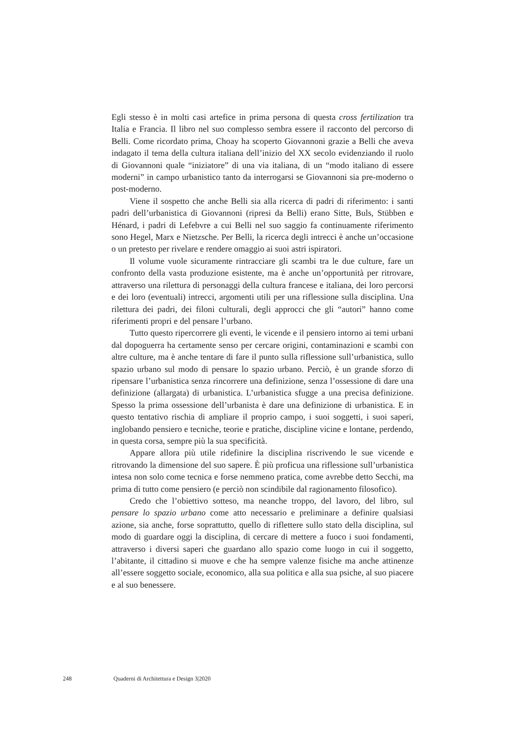Egli stesso è in molti casi artefice in prima persona di questa cross fertilization tra Italia e Francia. Il libro nel suo complesso sembra essere il racconto del percorso di Belli. Come ricordato prima, Choay ha scoperto Giovannoni grazie a Belli che aveva indagato il tema della cultura italiana dell’inizio del XX secolo evidenziando il ruolo di Giovannoni quale “iniziatore” di una via italiana, di un “modo italiano di essere moderni” in campo urbanistico tanto da interrogarsi se Giovannoni sia pre-moderno o post-moderno.
Viene il sospetto che anche Belli sia alla ricerca di padri di riferimento: i santi padri dell’urbanistica di Giovannoni (ripresi da Belli) erano Sitte, Buls, Stübben e Hénard, i padri di Lefebvre a cui Belli nel suo saggio fa continuamente riferimento sono Hegel, Marx e Nietzsche. Per Belli, la ricerca degli intrecci è anche un’occasione o un pretesto per rivelare e rendere omaggio ai suoi astri ispiratori.
Il volume vuole sicuramente rintracciare gli scambi tra le due culture, fare un confronto della vasta produzione esistente, ma è anche un’opportunità per ritrovare, attraverso una rilettura di personaggi della cultura francese e italiana, dei loro percorsi e dei loro (eventuali) intrecci, argomenti utili per una riflessione sulla disciplina. Una rilettura dei padri, dei filoni culturali, degli approcci che gli “autori” hanno come riferimenti propri e del pensare l’urbano.
Tutto questo ripercorrere gli eventi, le vicende e il pensiero intorno ai temi urbani dal dopoguerra ha certamente senso per cercare origini, contaminazioni e scambi con altre culture, ma è anche tentare di fare il punto sulla riflessione sull’urbanistica, sullo spazio urbano sul modo di pensare lo spazio urbano. Perciò, è un grande sforzo di ripensare l’urbanistica senza rincorrere una definizione, senza l’ossessione di dare una definizione (allargata) di urbanistica. L’urbanistica sfugge a una precisa definizione. Spesso la prima ossessione dell’urbanista è dare una definizione di urbanistica. E in questo tentativo rischia di ampliare il proprio campo, i suoi soggetti, i suoi saperi, inglobando pensiero e tecniche, teorie e pratiche, discipline vicine e lontane, perdendo, in questa corsa, sempre più la sua specificità.
Appare allora più utile ridefinire la disciplina riscrivendo le sue vicende e ritrovando la dimensione del suo sapere. È più proficua una riflessione sull’urbanistica intesa non solo come tecnica e forse nemmeno pratica, come avrebbe detto Secchi, ma prima di tutto come pensiero (e perciò non scindibile dal ragionamento filosofico).
Credo che l’obiettivo sotteso, ma neanche troppo, del lavoro, del libro, sul pensare lo spazio urbano come atto necessario e preliminare a definire qualsiasi azione, sia anche, forse soprattutto, quello di riflettere sullo stato della disciplina, sul modo di guardare oggi la disciplina, di cercare di mettere a fuoco i suoi fondamenti, attraverso i diversi saperi che guardano allo spazio come luogo in cui il soggetto, l’abitante, il cittadino si muove e che ha sempre valenze fisiche ma anche attinenze all’essere soggetto sociale, economico, alla sua politica e alla sua psiche, al suo piacere e al suo benessere.
248 Quaderni di Architettura e Design 3|2020